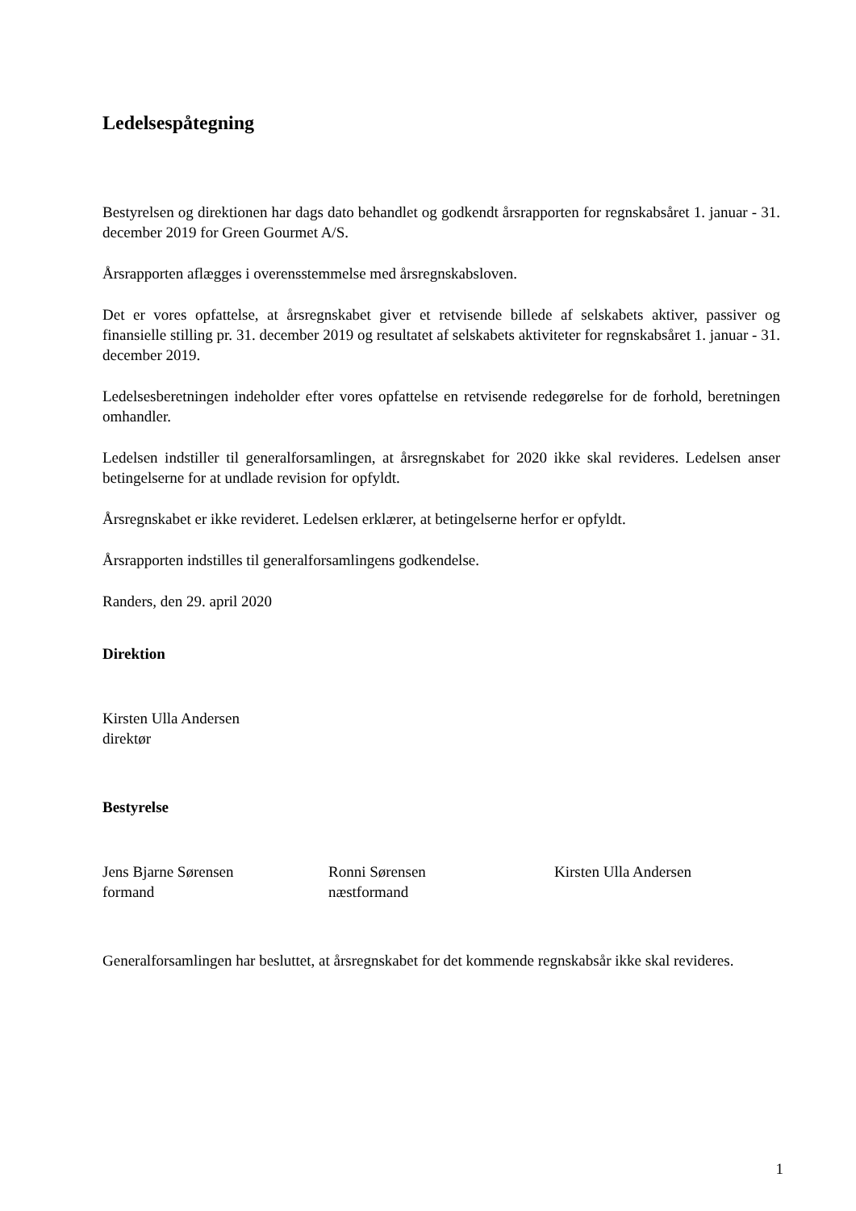Ledelsespåtegning
Bestyrelsen og direktionen har dags dato behandlet og godkendt årsrapporten for regnskabsåret 1. januar - 31. december 2019 for Green Gourmet A/S.
Årsrapporten aflægges i overensstemmelse med årsregnskabsloven.
Det er vores opfattelse, at årsregnskabet giver et retvisende billede af selskabets aktiver, passiver og finansielle stilling pr. 31. december 2019 og resultatet af selskabets aktiviteter for regnskabsåret 1. januar - 31. december 2019.
Ledelsesberetningen indeholder efter vores opfattelse en retvisende redegørelse for de forhold, beretningen omhandler.
Ledelsen indstiller til generalforsamlingen, at årsregnskabet for 2020 ikke skal revideres. Ledelsen anser betingelserne for at undlade revision for opfyldt.
Årsregnskabet er ikke revideret. Ledelsen erklærer, at betingelserne herfor er opfyldt.
Årsrapporten indstilles til generalforsamlingens godkendelse.
Randers, den 29. april 2020
Direktion
Kirsten Ulla Andersen
direktør
Bestyrelse
Jens Bjarne Sørensen
formand
Ronni Sørensen
næstformand
Kirsten Ulla Andersen
Generalforsamlingen har besluttet, at årsregnskabet for det kommende regnskabsår ikke skal revideres.
1